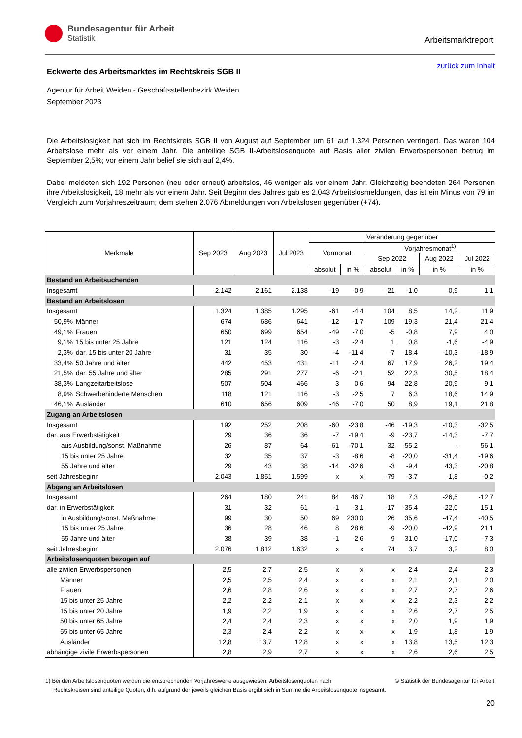Bundesagentur für Arbeit
Statistik
Arbeitsmarktreport
zurück zum Inhalt
Eckwerte des Arbeitsmarktes im Rechtskreis SGB II
Agentur für Arbeit Weiden - Geschäftsstellenbezirk Weiden
September 2023
Die Arbeitslosigkeit hat sich im Rechtskreis SGB II von August auf September um 61 auf 1.324 Personen verringert. Das waren 104 Arbeitslose mehr als vor einem Jahr. Die anteilige SGB II-Arbeitslosenquote auf Basis aller zivilen Erwerbspersonen betrug im September 2,5%; vor einem Jahr belief sie sich auf 2,4%.
Dabei meldeten sich 192 Personen (neu oder erneut) arbeitslos, 46 weniger als vor einem Jahr. Gleichzeitig beendeten 264 Personen ihre Arbeitslosigkeit, 18 mehr als vor einem Jahr. Seit Beginn des Jahres gab es 2.043 Arbeitslosmeldungen, das ist ein Minus von 79 im Vergleich zum Vorjahreszeitraum; dem stehen 2.076 Abmeldungen von Arbeitslosen gegenüber (+74).
| Merkmale | | Sep 2023 | Aug 2023 | Jul 2023 | Veränderung gegenüber | | | | | |
| --- | --- | --- | --- | --- | --- | --- | --- | --- | --- | --- |
| | | | | | Vormonat | | Vorjahresmonat<sup>1)</sup> | | | |
| | | | | | | | Sep 2022 | | Aug 2022 | Jul 2022 |
| | | | | | absolut | in % | absolut | in % | in % | in % |
| Bestand an Arbeitsuchenden | | | | | | | | | | |
| Insgesamt | | 2.142 | 2.161 | 2.138 | -19 | -0,9 | -21 | -1,0 | 0,9 | 1,1 |
| Bestand an Arbeitslosen | | | | | | | | | | |
| Insgesamt | | 1.324 | 1.385 | 1.295 | -61 | -4,4 | 104 | 8,5 | 14,2 | 11,9 |
| 50,9% | Männer | 674 | 686 | 641 | -12 | -1,7 | 109 | 19,3 | 21,4 | 21,4 |
| 49,1% | Frauen | 650 | 699 | 654 | -49 | -7,0 | -5 | -0,8 | 7,9 | 4,0 |
| 9,1% | 15 bis unter 25 Jahre | 121 | 124 | 116 | -3 | -2,4 | 1 | 0,8 | -1,6 | -4,9 |
| 2,3% | dar. 15 bis unter 20 Jahre | 31 | 35 | 30 | -4 | -11,4 | -7 | -18,4 | -10,3 | -18,9 |
| 33,4% | 50 Jahre und älter | 442 | 453 | 431 | -11 | -2,4 | 67 | 17,9 | 26,2 | 19,4 |
| 21,5% | dar. 55 Jahre und älter | 285 | 291 | 277 | -6 | -2,1 | 52 | 22,3 | 30,5 | 18,4 |
| 38,3% | Langzeitarbeitslose | 507 | 504 | 466 | 3 | 0,6 | 94 | 22,8 | 20,9 | 9,1 |
| 8,9% | Schwerbehinderte Menschen | 118 | 121 | 116 | -3 | -2,5 | 7 | 6,3 | 18,6 | 14,9 |
| 46,1% | Ausländer | 610 | 656 | 609 | -46 | -7,0 | 50 | 8,9 | 19,1 | 21,8 |
| Zugang an Arbeitslosen | | | | | | | | | | |
| Insgesamt | | 192 | 252 | 208 | -60 | -23,8 | -46 | -19,3 | -10,3 | -32,5 |
| dar. aus Erwerbstätigkeit | | 29 | 36 | 36 | -7 | -19,4 | -9 | -23,7 | -14,3 | -7,7 |
| aus Ausbildung/sonst. Maßnahme | | 26 | 87 | 64 | -61 | -70,1 | -32 | -55,2 | - | 56,1 |
| 15 bis unter 25 Jahre | | 32 | 35 | 37 | -3 | -8,6 | -8 | -20,0 | -31,4 | -19,6 |
| 55 Jahre und älter | | 29 | 43 | 38 | -14 | -32,6 | -3 | -9,4 | 43,3 | -20,8 |
| seit Jahresbeginn | | 2.043 | 1.851 | 1.599 | x | x | -79 | -3,7 | -1,8 | -0,2 |
| Abgang an Arbeitslosen | | | | | | | | | | |
| Insgesamt | | 264 | 180 | 241 | 84 | 46,7 | 18 | 7,3 | -26,5 | -12,7 |
| dar. in Erwerbstätigkeit | | 31 | 32 | 61 | -1 | -3,1 | -17 | -35,4 | -22,0 | 15,1 |
| in Ausbildung/sonst. Maßnahme | | 99 | 30 | 50 | 69 | 230,0 | 26 | 35,6 | -47,4 | -40,5 |
| 15 bis unter 25 Jahre | | 36 | 28 | 46 | 8 | 28,6 | -9 | -20,0 | -42,9 | 21,1 |
| 55 Jahre und älter | | 38 | 39 | 38 | -1 | -2,6 | 9 | 31,0 | -17,0 | -7,3 |
| seit Jahresbeginn | | 2.076 | 1.812 | 1.632 | x | x | 74 | 3,7 | 3,2 | 8,0 |
| Arbeitslosenquoten bezogen auf | | | | | | | | | | |
| alle zivilen Erwerbspersonen | | 2,5 | 2,7 | 2,5 | x | x | x | 2,4 | 2,4 | 2,3 |
| Männer | | 2,5 | 2,5 | 2,4 | x | x | x | 2,1 | 2,1 | 2,0 |
| Frauen | | 2,6 | 2,8 | 2,6 | x | x | x | 2,7 | 2,7 | 2,6 |
| 15 bis unter 25 Jahre | | 2,2 | 2,2 | 2,1 | x | x | x | 2,2 | 2,3 | 2,2 |
| 15 bis unter 20 Jahre | | 1,9 | 2,2 | 1,9 | x | x | x | 2,6 | 2,7 | 2,5 |
| 50 bis unter 65 Jahre | | 2,4 | 2,4 | 2,3 | x | x | x | 2,0 | 1,9 | 1,9 |
| 55 bis unter 65 Jahre | | 2,3 | 2,4 | 2,2 | x | x | x | 1,9 | 1,8 | 1,9 |
| Ausländer | | 12,8 | 13,7 | 12,8 | x | x | x | 13,8 | 13,5 | 12,3 |
| abhängige zivile Erwerbspersonen | | 2,8 | 2,9 | 2,7 | x | x | x | 2,6 | 2,6 | 2,5 |
© Statistik der Bundesagentur für Arbeit 1) Bei den Arbeitslosenquoten werden die entsprechenden Vorjahreswerte ausgewiesen. Arbeitslosenquoten nach
Rechtskreisen sind anteilige Quoten, d.h. aufgrund der jeweils gleichen Basis ergibt sich in Summe die Arbeitslosenquote insgesamt.
20